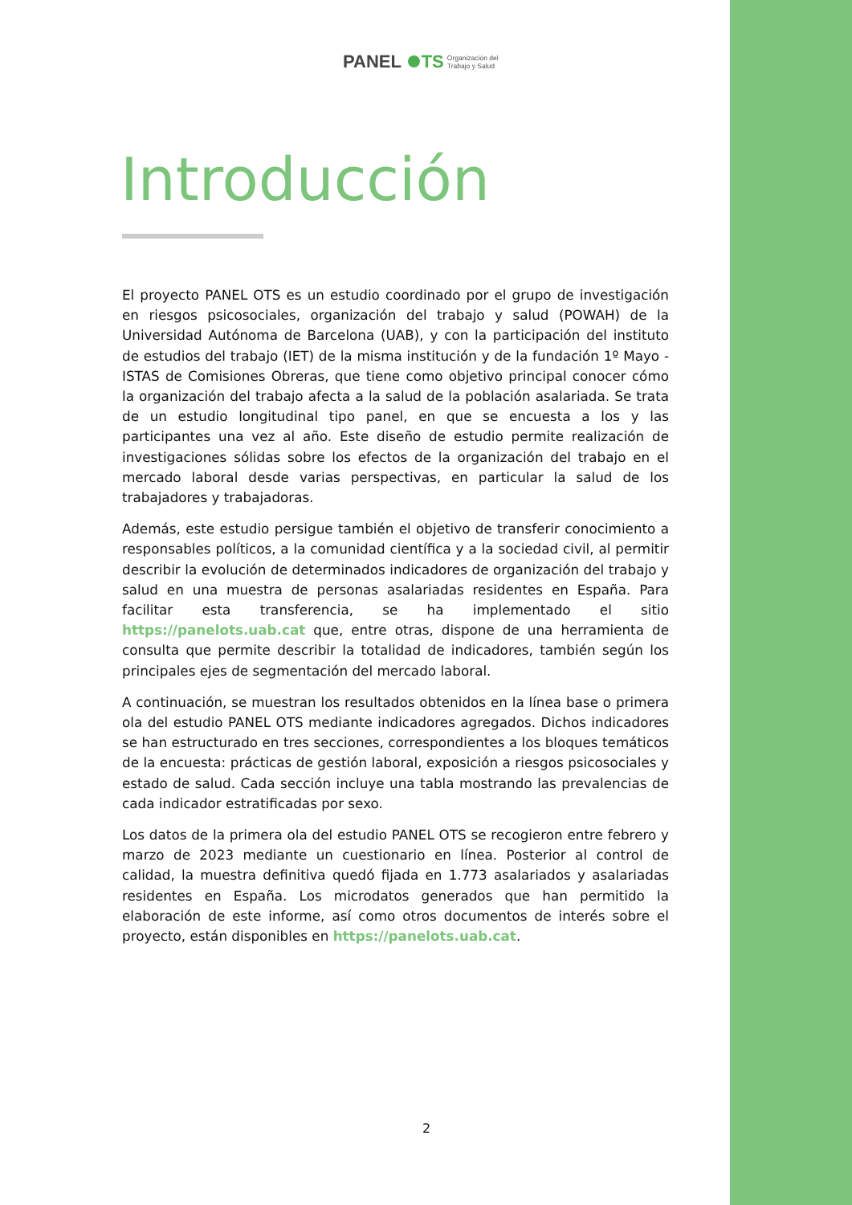PANEL TS Organización del
Trabajo y Salud
Introducción
El proyecto PANEL OTS es un estudio coordinado por el grupo de investigación en riesgos psicosociales, organización del trabajo y salud (POWAH) de la Universidad Autónoma de Barcelona (UAB), y con la participación del instituto de estudios del trabajo (IET) de la misma institución y de la fundación 1º Mayo - ISTAS de Comisiones Obreras, que tiene como objetivo principal conocer cómo la organización del trabajo afecta a la salud de la población asalariada. Se trata de un estudio longitudinal tipo panel, en que se encuesta a los y las participantes una vez al año. Este diseño de estudio permite realización de investigaciones sólidas sobre los efectos de la organización del trabajo en el mercado laboral desde varias perspectivas, en particular la salud de los trabajadores y trabajadoras.
Además, este estudio persigue también el objetivo de transferir conocimiento a responsables políticos, a la comunidad científica y a la sociedad civil, al permitir describir la evolución de determinados indicadores de organización del trabajo y salud en una muestra de personas asalariadas residentes en España. Para facilitar esta transferencia, se ha implementado el sitio https://panelots.uab.cat que, entre otras, dispone de una herramienta de consulta que permite describir la totalidad de indicadores, también según los principales ejes de segmentación del mercado laboral.
A continuación, se muestran los resultados obtenidos en la línea base o primera ola del estudio PANEL OTS mediante indicadores agregados. Dichos indicadores se han estructurado en tres secciones, correspondientes a los bloques temáticos de la encuesta: prácticas de gestión laboral, exposición a riesgos psicosociales y estado de salud. Cada sección incluye una tabla mostrando las prevalencias de cada indicador estratificadas por sexo.
Los datos de la primera ola del estudio PANEL OTS se recogieron entre febrero y marzo de 2023 mediante un cuestionario en línea. Posterior al control de calidad, la muestra definitiva quedó fijada en 1.773 asalariados y asalariadas residentes en España. Los microdatos generados que han permitido la elaboración de este informe, así como otros documentos de interés sobre el proyecto, están disponibles en https://panelots.uab.cat.
2